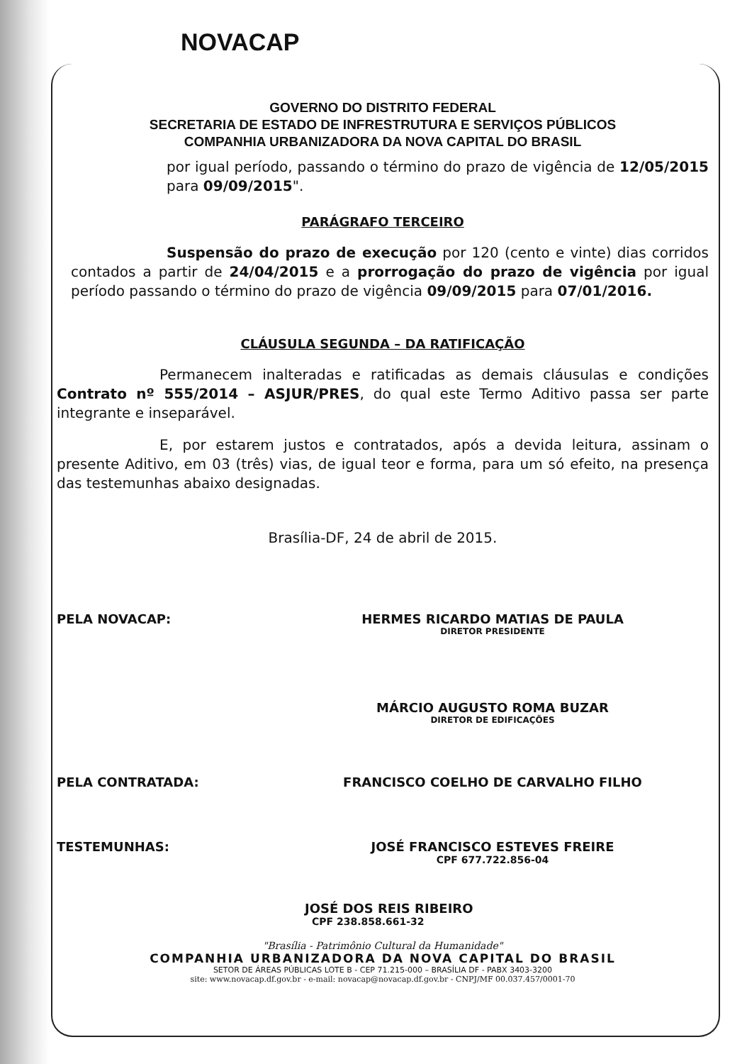NOVACAP
GOVERNO DO DISTRITO FEDERAL
SECRETARIA DE ESTADO DE INFRESTRUTURA E SERVIÇOS PÚBLICOS
COMPANHIA URBANIZADORA DA NOVA CAPITAL DO BRASIL
por igual período, passando o término do prazo de vigência de 12/05/2015 para 09/09/2015".
PARÁGRAFO TERCEIRO
Suspensão do prazo de execução por 120 (cento e vinte) dias corridos contados a partir de 24/04/2015 e a prorrogação do prazo de vigência por igual período passando o término do prazo de vigência 09/09/2015 para 07/01/2016.
CLÁUSULA SEGUNDA – DA RATIFICAÇÃO
Permanecem inalteradas e ratificadas as demais cláusulas e condições Contrato nº 555/2014 – ASJUR/PRES, do qual este Termo Aditivo passa ser parte integrante e inseparável.
E, por estarem justos e contratados, após a devida leitura, assinam o presente Aditivo, em 03 (três) vias, de igual teor e forma, para um só efeito, na presença das testemunhas abaixo designadas.
Brasília-DF, 24 de abril de 2015.
PELA NOVACAP: HERMES RICARDO MATIAS DE PAULA
DIRETOR PRESIDENTE
MÁRCIO AUGUSTO ROMA BUZAR
DIRETOR DE EDIFICAÇÕES
PELA CONTRATADA: FRANCISCO COELHO DE CARVALHO FILHO
TESTEMUNHAS: JOSÉ FRANCISCO ESTEVES FREIRE
CPF 677.722.856-04
JOSÉ DOS REIS RIBEIRO
CPF 238.858.661-32
"Brasília - Patrimônio Cultural da Humanidade"
COMPANHIA URBANIZADORA DA NOVA CAPITAL DO BRASIL
SETOR DE ÁREAS PÚBLICAS LOTE B - CEP 71.215-000 – BRASÍLIA DF - PABX 3403-3200
site: www.novacap.df.gov.br - e-mail: novacap@novacap.df.gov.br - CNPJ/MF 00.037.457/0001-70